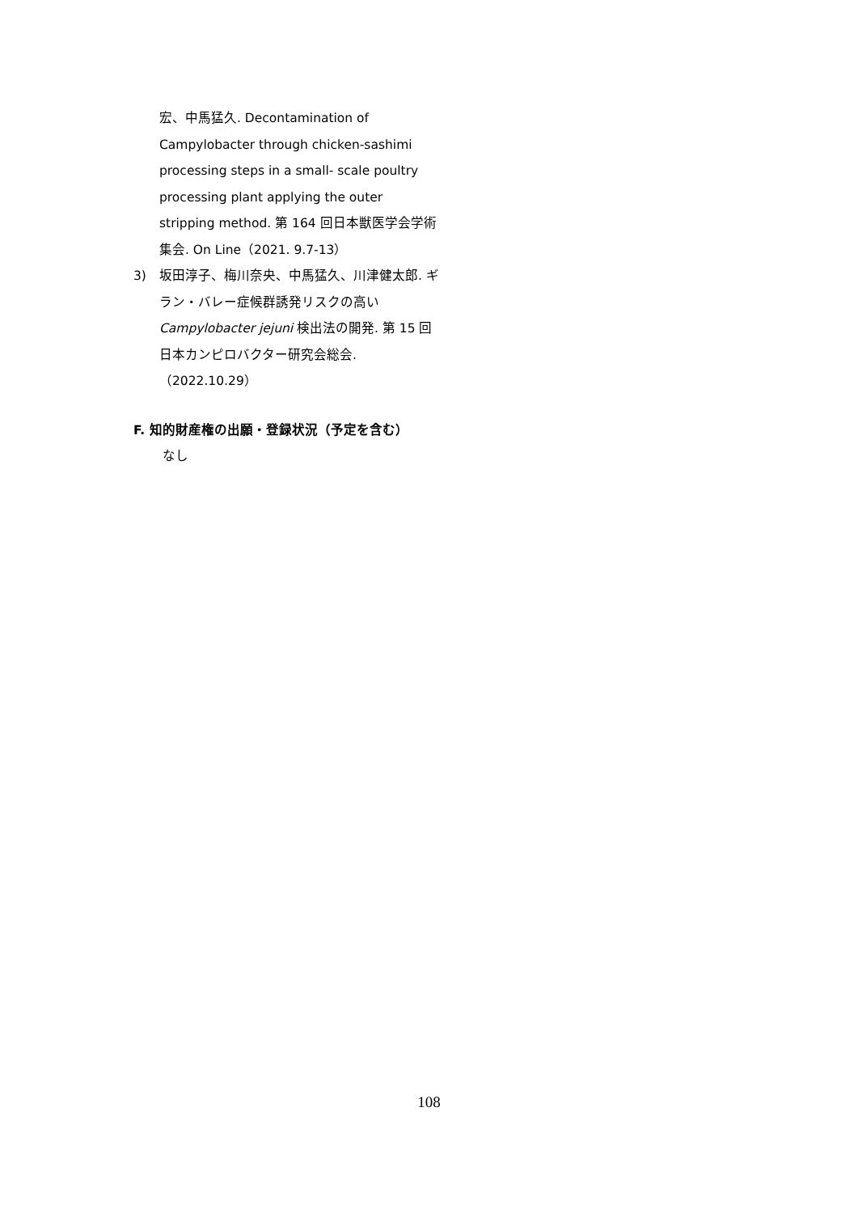宏、中馬猛久. Decontamination of Campylobacter through chicken-sashimi processing steps in a small- scale poultry processing plant applying the outer stripping method. 第 164 回日本獣医学会学術集会. On Line（2021. 9.7-13）
3) 坂田淳子、梅川奈央、中馬猛久、川津健太郎. ギラン・バレー症候群誘発リスクの高い Campylobacter jejuni 検出法の開発. 第 15 回日本カンピロバクター研究会総会.（2022.10.29）
F. 知的財産権の出願・登録状況（予定を含む）
なし
108